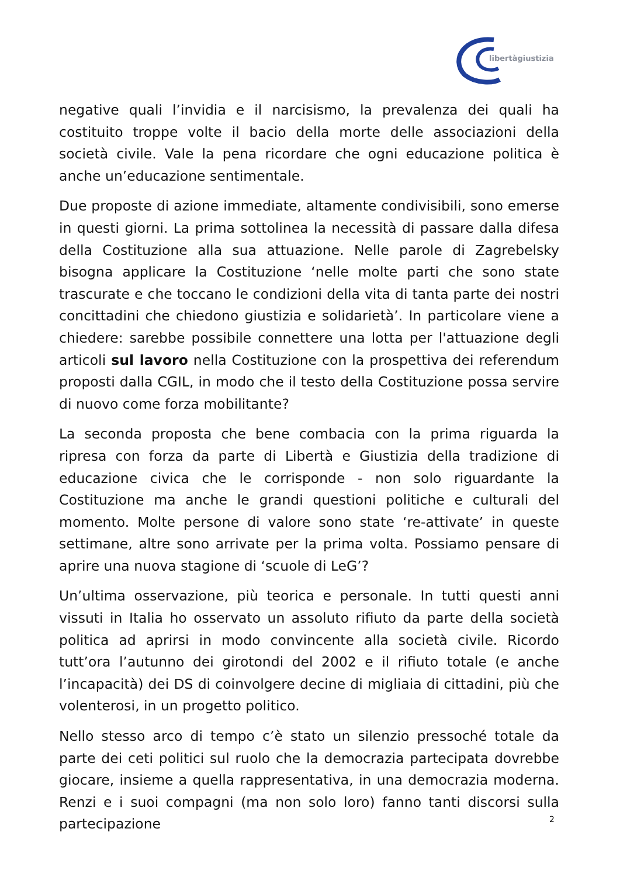libertàgiustizia
negative quali l’invidia e il narcisismo, la prevalenza dei quali ha costituito troppe volte il bacio della morte delle associazioni della società civile. Vale la pena ricordare che ogni educazione politica è anche un’educazione sentimentale.
Due proposte di azione immediate, altamente condivisibili, sono emerse in questi giorni. La prima sottolinea la necessità di passare dalla difesa della Costituzione alla sua attuazione. Nelle parole di Zagrebelsky bisogna applicare la Costituzione ‘nelle molte parti che sono state trascurate e che toccano le condizioni della vita di tanta parte dei nostri concittadini che chiedono giustizia e solidarietà’. In particolare viene a chiedere: sarebbe possibile connettere una lotta per l'attuazione degli articoli sul lavoro nella Costituzione con la prospettiva dei referendum proposti dalla CGIL, in modo che il testo della Costituzione possa servire di nuovo come forza mobilitante?
La seconda proposta che bene combacia con la prima riguarda la ripresa con forza da parte di Libertà e Giustizia della tradizione di educazione civica che le corrisponde - non solo riguardante la Costituzione ma anche le grandi questioni politiche e culturali del momento. Molte persone di valore sono state ‘re-attivate’ in queste settimane, altre sono arrivate per la prima volta. Possiamo pensare di aprire una nuova stagione di ‘scuole di LeG’?
Un’ultima osservazione, più teorica e personale. In tutti questi anni vissuti in Italia ho osservato un assoluto rifiuto da parte della società politica ad aprirsi in modo convincente alla società civile. Ricordo tutt’ora l’autunno dei girotondi del 2002 e il rifiuto totale (e anche l’incapacità) dei DS di coinvolgere decine di migliaia di cittadini, più che volenterosi, in un progetto politico.
Nello stesso arco di tempo c’è stato un silenzio pressoché totale da parte dei ceti politici sul ruolo che la democrazia partecipata dovrebbe giocare, insieme a quella rappresentativa, in una democrazia moderna. Renzi e i suoi compagni (ma non solo loro) fanno tanti discorsi sulla partecipazione
2